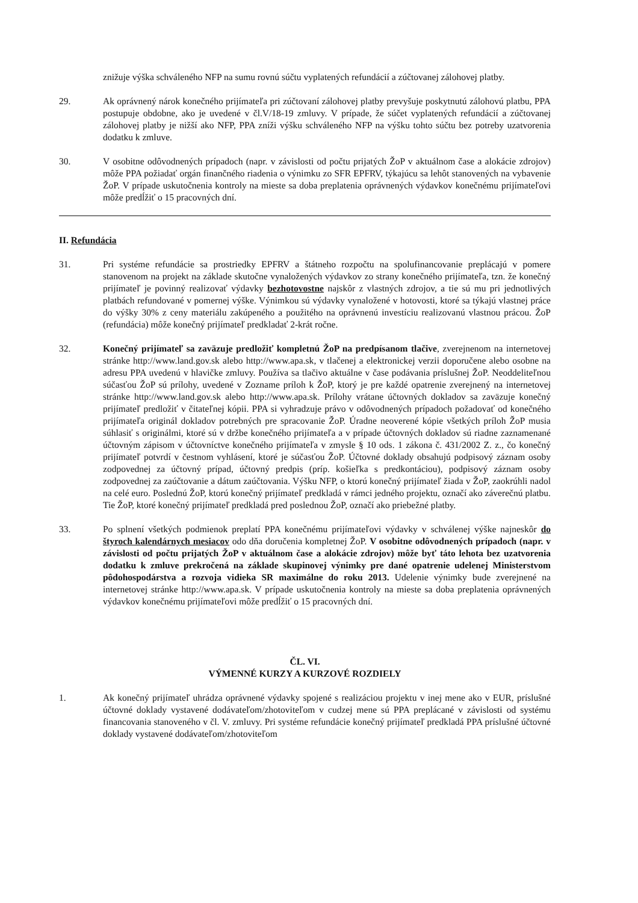znižuje výška schváleného NFP na sumu rovnú súčtu vyplatených refundácií a zúčtovanej zálohovej platby.
29. Ak oprávnený nárok konečného prijímateľa pri zúčtovaní zálohovej platby prevyšuje poskytnutú zálohovú platbu, PPA postupuje obdobne, ako je uvedené v čl.V/18-19 zmluvy. V prípade, že súčet vyplatených refundácií a zúčtovanej zálohovej platby je nižší ako NFP, PPA zníži výšku schváleného NFP na výšku tohto súčtu bez potreby uzatvorenia dodatku k zmluve.
30. V osobitne odôvodnených prípadoch (napr. v závislosti od počtu prijatých ŽoP v aktuálnom čase a alokácie zdrojov) môže PPA požiadať orgán finančného riadenia o výnimku zo SFR EPFRV, týkajúcu sa lehôt stanovených na vybavenie ŽoP. V prípade uskutočnenia kontroly na mieste sa doba preplatenia oprávnených výdavkov konečnému prijímateľovi môže predĺžiť o 15 pracovných dní.
II. Refundácia
31. Pri systéme refundácie sa prostriedky EPFRV a štátneho rozpočtu na spolufinancovanie preplácajú v pomere stanovenom na projekt na základe skutočne vynaložených výdavkov zo strany konečného prijímateľa, tzn. že konečný prijímateľ je povinný realizovať výdavky bezhotovostne najskôr z vlastných zdrojov, a tie sú mu pri jednotlivých platbách refundované v pomernej výške. Výnimkou sú výdavky vynaložené v hotovosti, ktoré sa týkajú vlastnej práce do výšky 30% z ceny materiálu zakúpeného a použitého na oprávnenú investíciu realizovanú vlastnou prácou. ŽoP (refundácia) môže konečný prijímateľ predkladať 2-krát ročne.
32. Konečný prijímateľ sa zaväzuje predložiť kompletnú ŽoP na predpísanom tlačive, zverejnenom na internetovej stránke http://www.land.gov.sk alebo http://www.apa.sk, v tlačenej a elektronickej verzii doporučene alebo osobne na adresu PPA uvedenú v hlavičke zmluvy. Používa sa tlačivo aktuálne v čase podávania príslušnej ŽoP. Neoddeliteľnou súčasťou ŽoP sú prílohy, uvedené v Zozname príloh k ŽoP, ktorý je pre každé opatrenie zverejnený na internetovej stránke http://www.land.gov.sk alebo http://www.apa.sk. Prílohy vrátane účtovných dokladov sa zaväzuje konečný prijímateľ predložiť v čitateľnej kópii. PPA si vyhradzuje právo v odôvodnených prípadoch požadovať od konečného prijímateľa originál dokladov potrebných pre spracovanie ŽoP. Úradne neoverené kópie všetkých príloh ŽoP musia súhlasiť s originálmi, ktoré sú v držbe konečného prijímateľa a v prípade účtovných dokladov sú riadne zaznamenané účtovným zápisom v účtovníctve konečného prijímateľa v zmysle § 10 ods. 1 zákona č. 431/2002 Z. z., čo konečný prijímateľ potvrdí v čestnom vyhlásení, ktoré je súčasťou ŽoP. Účtovné doklady obsahujú podpisový záznam osoby zodpovednej za účtovný prípad, účtovný predpis (príp. košieľka s predkontáciou), podpisový záznam osoby zodpovednej za zaúčtovanie a dátum zaúčtovania. Výšku NFP, o ktorú konečný prijímateľ žiada v ŽoP, zaokrúhli nadol na celé euro. Poslednú ŽoP, ktorú konečný prijímateľ predkladá v rámci jedného projektu, označí ako záverečnú platbu. Tie ŽoP, ktoré konečný prijímateľ predkladá pred poslednou ŽoP, označí ako priebežné platby.
33. Po splnení všetkých podmienok preplatí PPA konečnému prijímateľovi výdavky v schválenej výške najneskôr do štyroch kalendárnych mesiacov odo dňa doručenia kompletnej ŽoP. V osobitne odôvodnených prípadoch (napr. v závislosti od počtu prijatých ŽoP v aktuálnom čase a alokácie zdrojov) môže byť táto lehota bez uzatvorenia dodatku k zmluve prekročená na základe skupinovej výnimky pre dané opatrenie udelenej Ministerstvom pôdohospodárstva a rozvoja vidieka SR maximálne do roku 2013. Udelenie výnimky bude zverejnené na internetovej stránke http://www.apa.sk. V prípade uskutočnenia kontroly na mieste sa doba preplatenia oprávnených výdavkov konečnému prijímateľovi môže predĺžiť o 15 pracovných dní.
ČL. VI.
VÝMENNÉ KURZY A KURZOVÉ ROZDIELY
1. Ak konečný prijímateľ uhrádza oprávnené výdavky spojené s realizáciou projektu v inej mene ako v EUR, príslušné účtovné doklady vystavené dodávateľom/zhotoviteľom v cudzej mene sú PPA preplácané v závislosti od systému financovania stanoveného v čl. V. zmluvy. Pri systéme refundácie konečný prijímateľ predkladá PPA príslušné účtovné doklady vystavené dodávateľom/zhotoviteľom